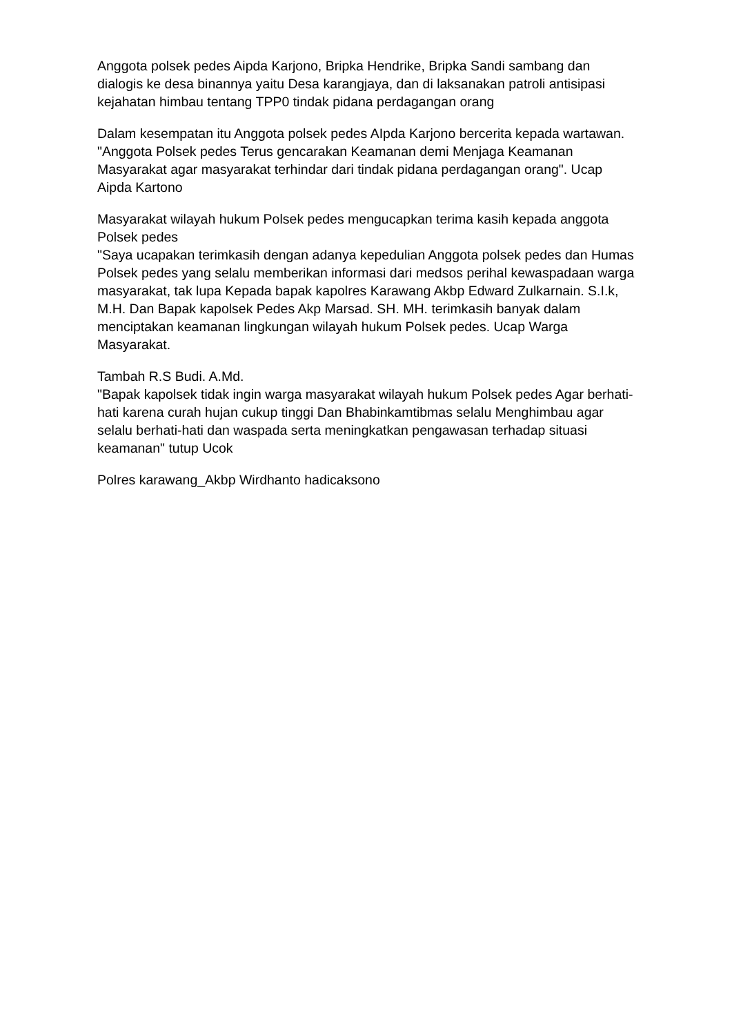Anggota polsek pedes Aipda Karjono, Bripka Hendrike, Bripka Sandi sambang dan dialogis ke desa binannya yaitu Desa karangjaya, dan di laksanakan patroli antisipasi kejahatan himbau tentang TPP0 tindak pidana perdagangan orang
Dalam kesempatan itu Anggota polsek pedes AIpda Karjono bercerita kepada wartawan.
"Anggota Polsek pedes Terus gencarakan Keamanan demi Menjaga Keamanan Masyarakat agar masyarakat terhindar dari tindak pidana perdagangan orang". Ucap Aipda Kartono
Masyarakat wilayah hukum Polsek pedes mengucapkan terima kasih kepada anggota Polsek pedes
"Saya ucapakan terimkasih dengan adanya kepedulian Anggota polsek pedes dan Humas Polsek pedes yang selalu memberikan informasi dari medsos perihal kewaspadaan warga masyarakat, tak lupa Kepada bapak kapolres Karawang Akbp Edward Zulkarnain. S.I.k, M.H. Dan Bapak kapolsek Pedes Akp Marsad. SH. MH. terimkasih banyak dalam menciptakan keamanan lingkungan wilayah hukum Polsek pedes. Ucap Warga Masyarakat.
Tambah R.S Budi. A.Md.
"Bapak kapolsek tidak ingin warga masyarakat wilayah hukum Polsek pedes Agar berhati-hati karena curah hujan cukup tinggi Dan Bhabinkamtibmas selalu Menghimbau agar selalu berhati-hati dan waspada serta meningkatkan pengawasan terhadap situasi keamanan" tutup Ucok
Polres karawang_Akbp Wirdhanto hadicaksono